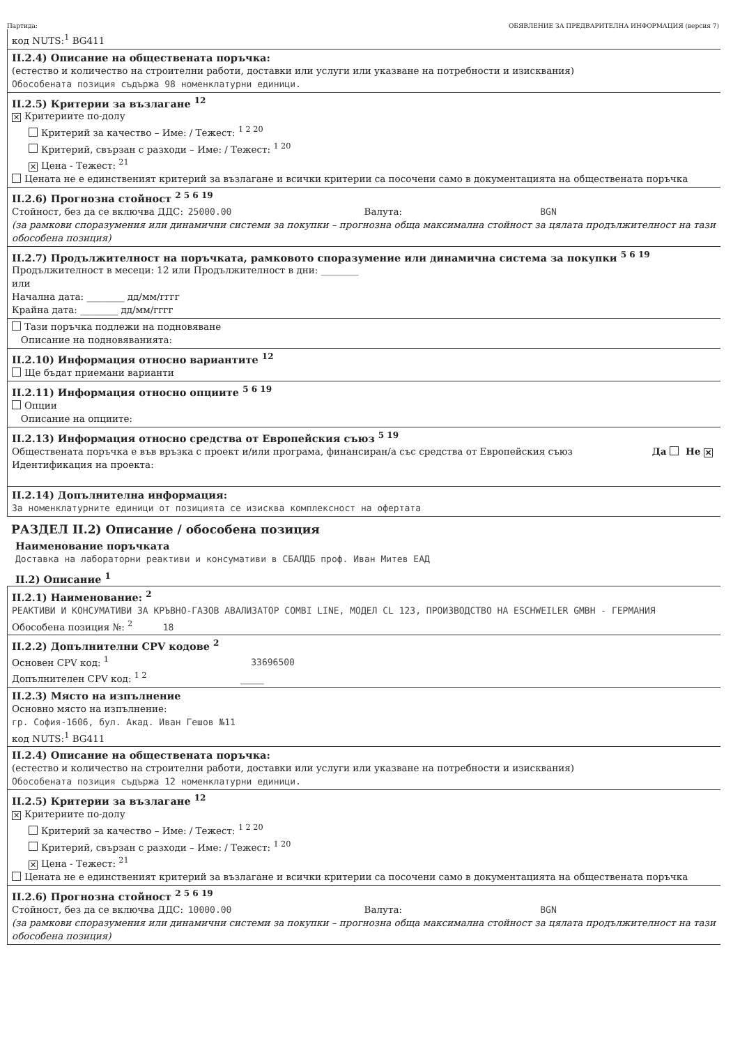Партида: ОБЯВЛЕНИЕ ЗА ПРЕДВАРИТЕЛНА ИНФОРМАЦИЯ (версия 7)
код NUTS:<sup>1</sup> BG411
II.2.4) Описание на обществената поръчка:
(естество и количество на строителни работи, доставки или услуги или указване на потребности и изисквания)
Обособената позиция съдържа 98 номенклатурни единици.
II.2.5) Критерии за възлагане <sup>12</sup>
✕ Критериите по-долу
Критерий за качество – Име: / Тежест: <sup>1 2 20</sup>
Критерий, свързан с разходи – Име: / Тежест: <sup>1 20</sup>
✕ Цена - Тежест: <sup>21</sup>
Цената не е единственият критерий за възлагане и всички критерии са посочени само в документацията на обществената поръчка
II.2.6) Прогнозна стойност <sup>2 5 6 19</sup>
Стойност, без да се включва ДДС: 25000.00 Валута: BGN
(за рамкови споразумения или динамични системи за покупки – прогнозна обща максимална стойност за цялата продължителност на тази обособена позиция)
II.2.7) Продължителност на поръчката, рамковото споразумение или динамична система за покупки <sup>5 6 19</sup>
Продължителност в месеци: 12 или Продължителност в дни: ________
или
Начална дата: ________ дд/мм/гггг
Крайна дата: ________ дд/мм/гггг
Тази поръчка подлежи на подновяване
Описание на подновяванията:
II.2.10) Информация относно вариантите <sup>12</sup>
Ще бъдат приемани варианти
II.2.11) Информация относно опциите <sup>5 6 19</sup>
Опции
Описание на опциите:
II.2.13) Информация относно средства от Европейския съюз <sup>5 19</sup>
Обществената поръчка е във връзка с проект и/или програма, финансиран/а със средства от Европейския съюз Да Не ✕
Идентификация на проекта:
II.2.14) Допълнителна информация:
За номенклатурните единици от позицията се изисква комплексност на офертата
РАЗДЕЛ II.2) Описание / обособена позиция
Наименование поръчката
Доставка на лабораторни реактиви и консумативи в СБАЛДБ проф. Иван Митев ЕАД
II.2) Описание <sup>1</sup>
II.2.1) Наименование: <sup>2</sup>
РЕАКТИВИ И КОНСУМАТИВИ ЗА КРЪВНО-ГАЗОВ АВАЛИЗАТОР COMBI LINE, МОДЕЛ CL 123, ПРОИЗВОДСТВО НА ESCHWEILER GMBH - ГЕРМАНИЯ
Обособена позиция №: <sup>2</sup> 18
II.2.2) Допълнителни CPV кодове <sup>2</sup>
Основен CPV код: <sup>1</sup> 33696500
Допълнителен CPV код: <sup>1 2</sup> _____
II.2.3) Място на изпълнение
Основно място на изпълнение:
гр. София-1606, бул. Акад. Иван Гешов №11
код NUTS:<sup>1</sup> BG411
II.2.4) Описание на обществената поръчка:
(естество и количество на строителни работи, доставки или услуги или указване на потребности и изисквания)
Обособената позиция съдържа 12 номенклатурни единици.
II.2.5) Критерии за възлагане <sup>12</sup>
✕ Критериите по-долу
Критерий за качество – Име: / Тежест: <sup>1 2 20</sup>
Критерий, свързан с разходи – Име: / Тежест: <sup>1 20</sup>
✕ Цена - Тежест: <sup>21</sup>
Цената не е единственият критерий за възлагане и всички критерии са посочени само в документацията на обществената поръчка
II.2.6) Прогнозна стойност <sup>2 5 6 19</sup>
Стойност, без да се включва ДДС: 10000.00 Валута: BGN
(за рамкови споразумения или динамични системи за покупки – прогнозна обща максимална стойност за цялата продължителност на тази обособена позиция)